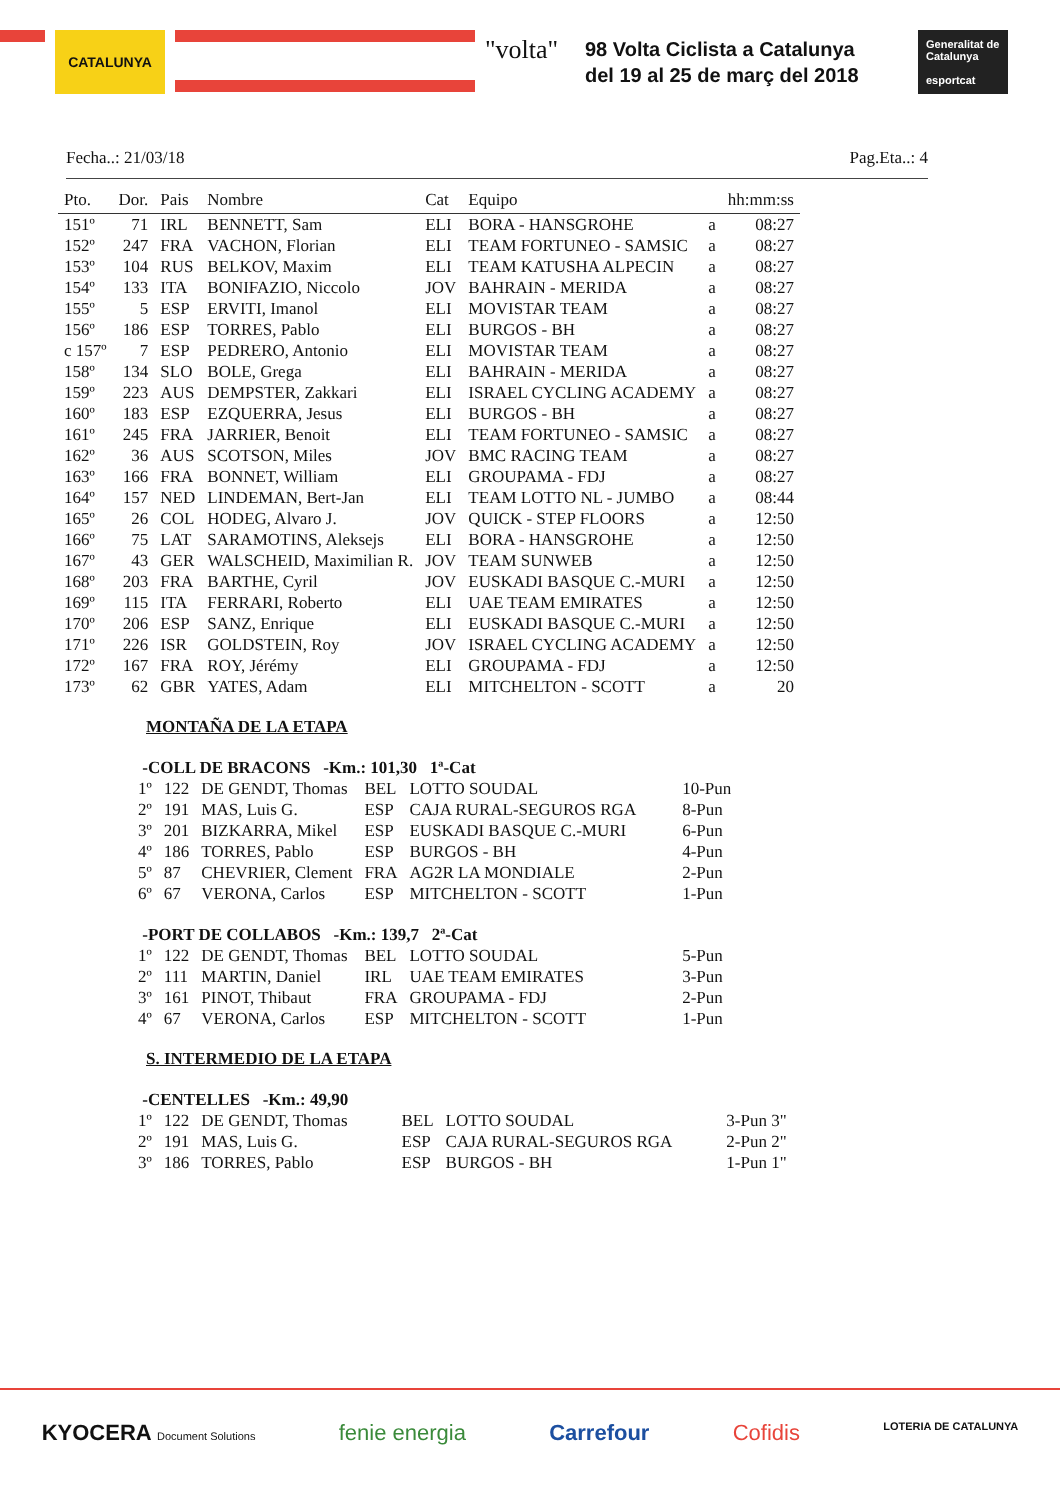CATALUNYA "volta"
98 Volta Ciclista a Catalunya
del 19 al 25 de març del 2018
Generalitat de Catalunya
esportcat
Fecha..: 21/03/18 Pag.Eta..: 4
| Pto. | Dor. | Pais | Nombre | Cat | Equipo | | hh:mm:ss |
| --- | --- | --- | --- | --- | --- | --- | --- |
| 151º | 71 | IRL | BENNETT, Sam | ELI | BORA - HANSGROHE | a | 08:27 |
| 152º | 247 | FRA | VACHON, Florian | ELI | TEAM FORTUNEO - SAMSIC | a | 08:27 |
| 153º | 104 | RUS | BELKOV, Maxim | ELI | TEAM KATUSHA ALPECIN | a | 08:27 |
| 154º | 133 | ITA | BONIFAZIO, Niccolo | JOV | BAHRAIN - MERIDA | a | 08:27 |
| 155º | 5 | ESP | ERVITI, Imanol | ELI | MOVISTAR TEAM | a | 08:27 |
| 156º | 186 | ESP | TORRES, Pablo | ELI | BURGOS - BH | a | 08:27 |
| c 157º | 7 | ESP | PEDRERO, Antonio | ELI | MOVISTAR TEAM | a | 08:27 |
| 158º | 134 | SLO | BOLE, Grega | ELI | BAHRAIN - MERIDA | a | 08:27 |
| 159º | 223 | AUS | DEMPSTER, Zakkari | ELI | ISRAEL CYCLING ACADEMY | a | 08:27 |
| 160º | 183 | ESP | EZQUERRA, Jesus | ELI | BURGOS - BH | a | 08:27 |
| 161º | 245 | FRA | JARRIER, Benoit | ELI | TEAM FORTUNEO - SAMSIC | a | 08:27 |
| 162º | 36 | AUS | SCOTSON, Miles | JOV | BMC RACING TEAM | a | 08:27 |
| 163º | 166 | FRA | BONNET, William | ELI | GROUPAMA - FDJ | a | 08:27 |
| 164º | 157 | NED | LINDEMAN, Bert-Jan | ELI | TEAM LOTTO NL - JUMBO | a | 08:44 |
| 165º | 26 | COL | HODEG, Alvaro J. | JOV | QUICK - STEP FLOORS | a | 12:50 |
| 166º | 75 | LAT | SARAMOTINS, Aleksejs | ELI | BORA - HANSGROHE | a | 12:50 |
| 167º | 43 | GER | WALSCHEID, Maximilian R. | JOV | TEAM SUNWEB | a | 12:50 |
| 168º | 203 | FRA | BARTHE, Cyril | JOV | EUSKADI BASQUE C.-MURI | a | 12:50 |
| 169º | 115 | ITA | FERRARI, Roberto | ELI | UAE TEAM EMIRATES | a | 12:50 |
| 170º | 206 | ESP | SANZ, Enrique | ELI | EUSKADI BASQUE C.-MURI | a | 12:50 |
| 171º | 226 | ISR | GOLDSTEIN, Roy | JOV | ISRAEL CYCLING ACADEMY | a | 12:50 |
| 172º | 167 | FRA | ROY, Jérémy | ELI | GROUPAMA - FDJ | a | 12:50 |
| 173º | 62 | GBR | YATES, Adam | ELI | MITCHELTON - SCOTT | a | 20 |
MONTAÑA DE LA ETAPA
| -COLL DE BRACONS -Km.: 101,30 1ª-Cat | | | | | |
| 1º | 122 | DE GENDT, Thomas | BEL | LOTTO SOUDAL | 10-Pun |
| 2º | 191 | MAS, Luis G. | ESP | CAJA RURAL-SEGUROS RGA | 8-Pun |
| 3º | 201 | BIZKARRA, Mikel | ESP | EUSKADI BASQUE C.-MURI | 6-Pun |
| 4º | 186 | TORRES, Pablo | ESP | BURGOS - BH | 4-Pun |
| 5º | 87 | CHEVRIER, Clement | FRA | AG2R LA MONDIALE | 2-Pun |
| 6º | 67 | VERONA, Carlos | ESP | MITCHELTON - SCOTT | 1-Pun |
| -PORT DE COLLABOS -Km.: 139,7 2ª-Cat | | | | | |
| 1º | 122 | DE GENDT, Thomas | BEL | LOTTO SOUDAL | 5-Pun |
| 2º | 111 | MARTIN, Daniel | IRL | UAE TEAM EMIRATES | 3-Pun |
| 3º | 161 | PINOT, Thibaut | FRA | GROUPAMA - FDJ | 2-Pun |
| 4º | 67 | VERONA, Carlos | ESP | MITCHELTON - SCOTT | 1-Pun |
S. INTERMEDIO DE LA ETAPA
| -CENTELLES -Km.: 49,90 | | | | | |
| 1º | 122 | DE GENDT, Thomas | BEL | LOTTO SOUDAL | 3-Pun 3" |
| 2º | 191 | MAS, Luis G. | ESP | CAJA RURAL-SEGUROS RGA | 2-Pun 2" |
| 3º | 186 | TORRES, Pablo | ESP | BURGOS - BH | 1-Pun 1" |
KYOCERA Document Solutions fenie energia Carrefour Cofidis LOTERIA DE CATALUNYA